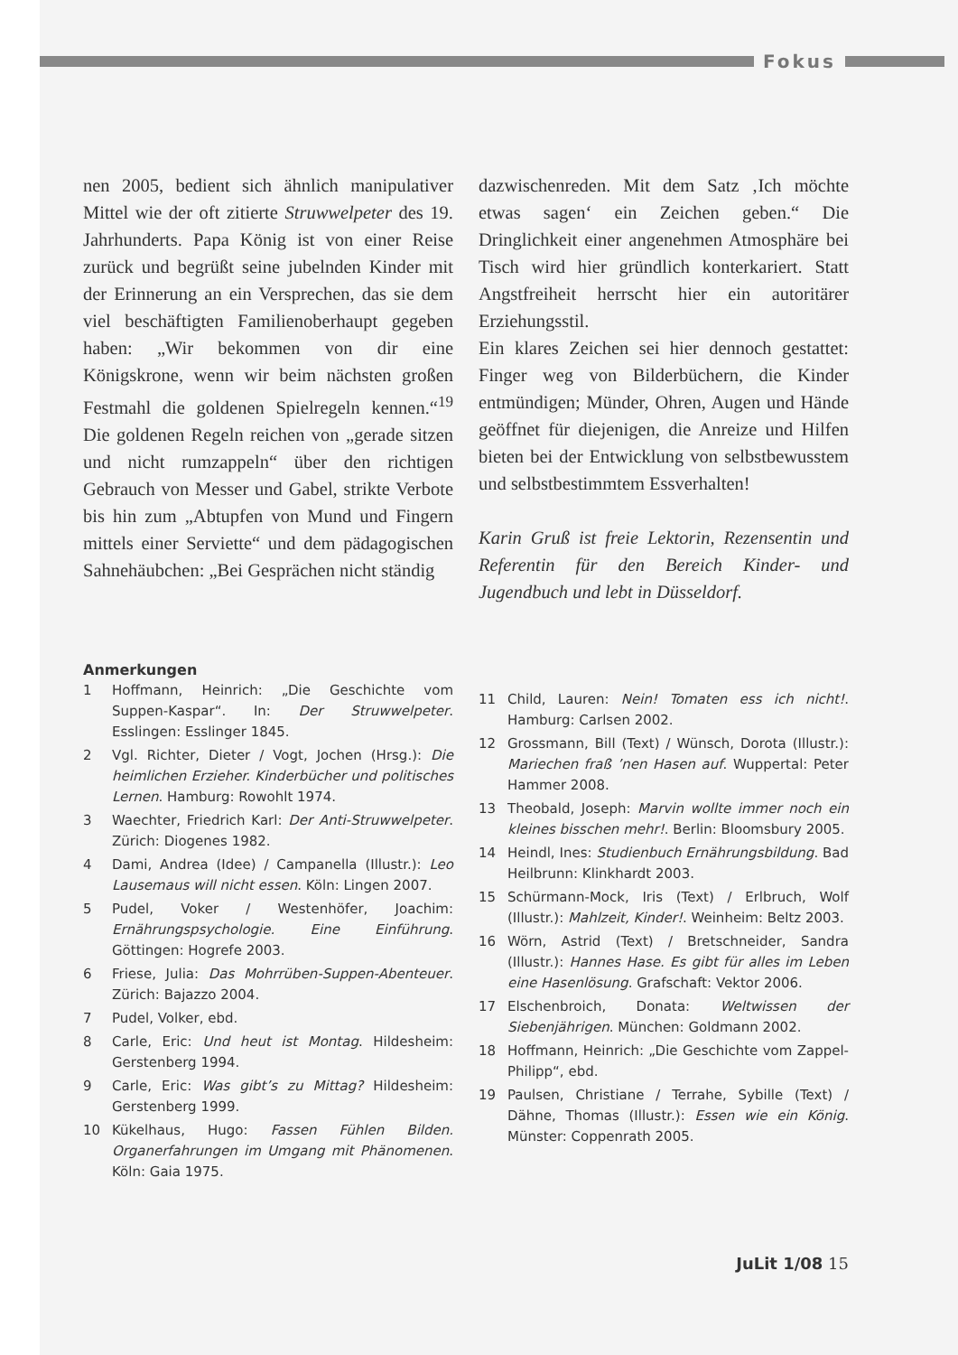Fokus
nen 2005, bedient sich ähnlich manipulativer Mittel wie der oft zitierte Struwwelpeter des 19. Jahrhunderts. Papa König ist von einer Reise zurück und begrüßt seine jubelnden Kinder mit der Erinnerung an ein Versprechen, das sie dem viel beschäftigten Familienoberhaupt gegeben haben: „Wir bekommen von dir eine Königskrone, wenn wir beim nächsten großen Festmahl die goldenen Spielregeln kennen.“<sup>19</sup> Die goldenen Regeln reichen von „gerade sitzen und nicht rumzappeln“ über den richtigen Gebrauch von Messer und Gabel, strikte Verbote bis hin zum „Abtupfen von Mund und Fingern mittels einer Serviette“ und dem pädagogischen Sahnehäubchen: „Bei Gesprächen nicht ständig
dazwischenreden. Mit dem Satz ‚Ich möchte etwas sagen‘ ein Zeichen geben.“ Die Dringlichkeit einer angenehmen Atmosphäre bei Tisch wird hier gründlich konterkariert. Statt Angstfreiheit herrscht hier ein autoritärer Erziehungsstil.
Ein klares Zeichen sei hier dennoch gestattet: Finger weg von Bilderbüchern, die Kinder entmündigen; Münder, Ohren, Augen und Hände geöffnet für diejenigen, die Anreize und Hilfen bieten bei der Entwicklung von selbstbewusstem und selbstbestimmtem Essverhalten!
Karin Gruß ist freie Lektorin, Rezensentin und Referentin für den Bereich Kinder- und Jugendbuch und lebt in Düsseldorf.
Anmerkungen
1 Hoffmann, Heinrich: „Die Geschichte vom Suppen-Kaspar“. In: Der Struwwelpeter. Esslingen: Esslinger 1845.
2 Vgl. Richter, Dieter / Vogt, Jochen (Hrsg.): Die heimlichen Erzieher. Kinderbücher und politisches Lernen. Hamburg: Rowohlt 1974.
3 Waechter, Friedrich Karl: Der Anti-Struwwelpeter. Zürich: Diogenes 1982.
4 Dami, Andrea (Idee) / Campanella (Illustr.): Leo Lausemaus will nicht essen. Köln: Lingen 2007.
5 Pudel, Voker / Westenhöfer, Joachim: Ernährungspsychologie. Eine Einführung. Göttingen: Hogrefe 2003.
6 Friese, Julia: Das Mohrrüben-Suppen-Abenteuer. Zürich: Bajazzo 2004.
7 Pudel, Volker, ebd.
8 Carle, Eric: Und heut ist Montag. Hildesheim: Gerstenberg 1994.
9 Carle, Eric: Was gibt’s zu Mittag? Hildesheim: Gerstenberg 1999.
10 Kükelhaus, Hugo: Fassen Fühlen Bilden. Organerfahrungen im Umgang mit Phänomenen. Köln: Gaia 1975.
11 Child, Lauren: Nein! Tomaten ess ich nicht!. Hamburg: Carlsen 2002.
12 Grossmann, Bill (Text) / Wünsch, Dorota (Illustr.): Mariechen fraß ’nen Hasen auf. Wuppertal: Peter Hammer 2008.
13 Theobald, Joseph: Marvin wollte immer noch ein kleines bisschen mehr!. Berlin: Bloomsbury 2005.
14 Heindl, Ines: Studienbuch Ernährungsbildung. Bad Heilbrunn: Klinkhardt 2003.
15 Schürmann-Mock, Iris (Text) / Erlbruch, Wolf (Illustr.): Mahlzeit, Kinder!. Weinheim: Beltz 2003.
16 Wörn, Astrid (Text) / Bretschneider, Sandra (Illustr.): Hannes Hase. Es gibt für alles im Leben eine Hasenlösung. Grafschaft: Vektor 2006.
17 Elschenbroich, Donata: Weltwissen der Siebenjährigen. München: Goldmann 2002.
18 Hoffmann, Heinrich: „Die Geschichte vom Zappel-Philipp“, ebd.
19 Paulsen, Christiane / Terrahe, Sybille (Text) / Dähne, Thomas (Illustr.): Essen wie ein König. Münster: Coppenrath 2005.
JuLit 1/08 15